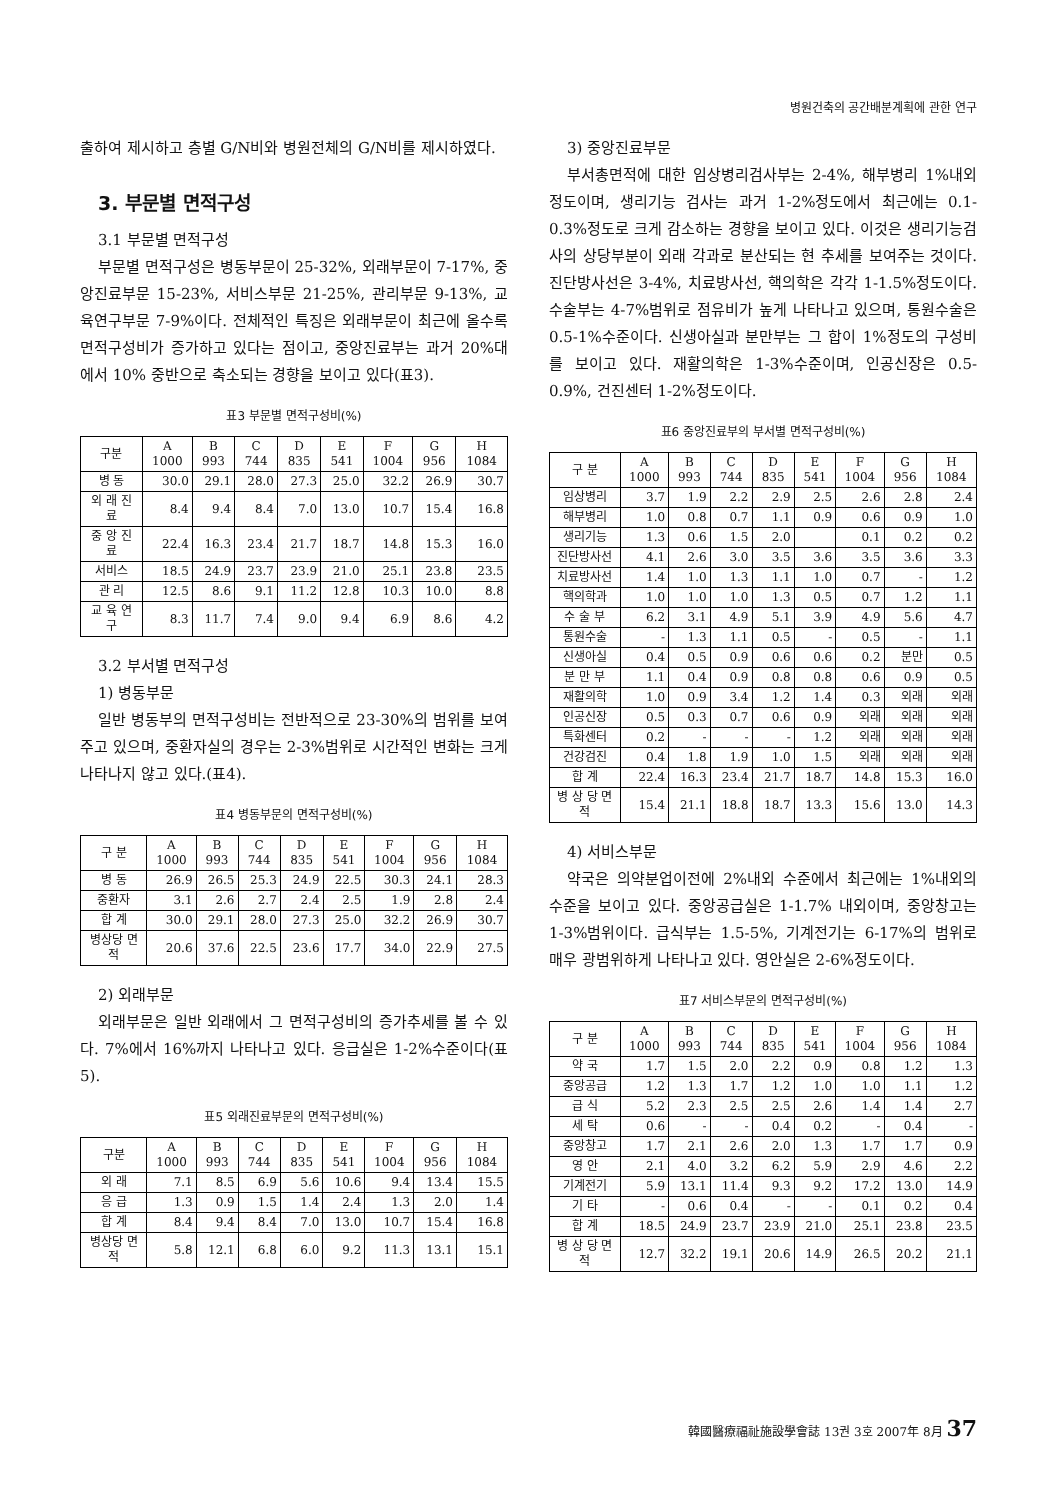병원건축의 공간배분계획에 관한 연구
출하여 제시하고 층별 G/N비와 병원전체의 G/N비를 제시하였다.
3. 부문별 면적구성
3.1 부문별 면적구성
부문별 면적구성은 병동부문이 25-32%, 외래부문이 7-17%, 중앙진료부문 15-23%, 서비스부문 21-25%, 관리부문 9-13%, 교육연구부문 7-9%이다. 전체적인 특징은 외래부문이 최근에 올수록 면적구성비가 증가하고 있다는 점이고, 중앙진료부는 과거 20%대에서 10% 중반으로 축소되는 경향을 보이고 있다(표3).
표3 부문별 면적구성비(%)
| 구분 | A 1000 | B 993 | C 744 | D 835 | E 541 | F 1004 | G 956 | H 1084 |
| --- | --- | --- | --- | --- | --- | --- | --- | --- |
| 병 동 | 30.0 | 29.1 | 28.0 | 27.3 | 25.0 | 32.2 | 26.9 | 30.7 |
| 외 래 진 료 | 8.4 | 9.4 | 8.4 | 7.0 | 13.0 | 10.7 | 15.4 | 16.8 |
| 중 앙 진 료 | 22.4 | 16.3 | 23.4 | 21.7 | 18.7 | 14.8 | 15.3 | 16.0 |
| 서비스 | 18.5 | 24.9 | 23.7 | 23.9 | 21.0 | 25.1 | 23.8 | 23.5 |
| 관 리 | 12.5 | 8.6 | 9.1 | 11.2 | 12.8 | 10.3 | 10.0 | 8.8 |
| 교 육 연 구 | 8.3 | 11.7 | 7.4 | 9.0 | 9.4 | 6.9 | 8.6 | 4.2 |
3.2 부서별 면적구성
1) 병동부문
일반 병동부의 면적구성비는 전반적으로 23-30%의 범위를 보여주고 있으며, 중환자실의 경우는 2-3%범위로 시간적인 변화는 크게 나타나지 않고 있다.(표4).
표4 병동부문의 면적구성비(%)
| 구 분 | A 1000 | B 993 | C 744 | D 835 | E 541 | F 1004 | G 956 | H 1084 |
| --- | --- | --- | --- | --- | --- | --- | --- | --- |
| 병 동 | 26.9 | 26.5 | 25.3 | 24.9 | 22.5 | 30.3 | 24.1 | 28.3 |
| 중환자 | 3.1 | 2.6 | 2.7 | 2.4 | 2.5 | 1.9 | 2.8 | 2.4 |
| 합 계 | 30.0 | 29.1 | 28.0 | 27.3 | 25.0 | 32.2 | 26.9 | 30.7 |
| 병상당 면 적 | 20.6 | 37.6 | 22.5 | 23.6 | 17.7 | 34.0 | 22.9 | 27.5 |
2) 외래부문
외래부문은 일반 외래에서 그 면적구성비의 증가추세를 볼 수 있다. 7%에서 16%까지 나타나고 있다. 응급실은 1-2%수준이다(표5).
표5 외래진료부문의 면적구성비(%)
| 구분 | A 1000 | B 993 | C 744 | D 835 | E 541 | F 1004 | G 956 | H 1084 |
| --- | --- | --- | --- | --- | --- | --- | --- | --- |
| 외 래 | 7.1 | 8.5 | 6.9 | 5.6 | 10.6 | 9.4 | 13.4 | 15.5 |
| 응 급 | 1.3 | 0.9 | 1.5 | 1.4 | 2.4 | 1.3 | 2.0 | 1.4 |
| 합 계 | 8.4 | 9.4 | 8.4 | 7.0 | 13.0 | 10.7 | 15.4 | 16.8 |
| 병상당 면 적 | 5.8 | 12.1 | 6.8 | 6.0 | 9.2 | 11.3 | 13.1 | 15.1 |
3) 중앙진료부문
부서총면적에 대한 임상병리검사부는 2-4%, 해부병리 1%내외 정도이며, 생리기능 검사는 과거 1-2%정도에서 최근에는 0.1-0.3%정도로 크게 감소하는 경향을 보이고 있다. 이것은 생리기능검사의 상당부분이 외래 각과로 분산되는 현 추세를 보여주는 것이다. 진단방사선은 3-4%, 치료방사선, 핵의학은 각각 1-1.5%정도이다. 수술부는 4-7%범위로 점유비가 높게 나타나고 있으며, 통원수술은 0.5-1%수준이다. 신생아실과 분만부는 그 합이 1%정도의 구성비를 보이고 있다. 재활의학은 1-3%수준이며, 인공신장은 0.5-0.9%, 건진센터 1-2%정도이다.
표6 중앙진료부의 부서별 면적구성비(%)
| 구 분 | A 1000 | B 993 | C 744 | D 835 | E 541 | F 1004 | G 956 | H 1084 |
| --- | --- | --- | --- | --- | --- | --- | --- | --- |
| 임상병리 | 3.7 | 1.9 | 2.2 | 2.9 | 2.5 | 2.6 | 2.8 | 2.4 |
| 해부병리 | 1.0 | 0.8 | 0.7 | 1.1 | 0.9 | 0.6 | 0.9 | 1.0 |
| 생리기능 | 1.3 | 0.6 | 1.5 | 2.0 | | 0.1 | 0.2 | 0.2 |
| 진단방사선 | 4.1 | 2.6 | 3.0 | 3.5 | 3.6 | 3.5 | 3.6 | 3.3 |
| 치료방사선 | 1.4 | 1.0 | 1.3 | 1.1 | 1.0 | 0.7 | - | 1.2 |
| 핵의학과 | 1.0 | 1.0 | 1.0 | 1.3 | 0.5 | 0.7 | 1.2 | 1.1 |
| 수 술 부 | 6.2 | 3.1 | 4.9 | 5.1 | 3.9 | 4.9 | 5.6 | 4.7 |
| 통원수술 | - | 1.3 | 1.1 | 0.5 | - | 0.5 | - | 1.1 |
| 신생아실 | 0.4 | 0.5 | 0.9 | 0.6 | 0.6 | 0.2 | 분만 | 0.5 |
| 분 만 부 | 1.1 | 0.4 | 0.9 | 0.8 | 0.8 | 0.6 | 0.9 | 0.5 |
| 재활의학 | 1.0 | 0.9 | 3.4 | 1.2 | 1.4 | 0.3 | 외래 | 외래 |
| 인공신장 | 0.5 | 0.3 | 0.7 | 0.6 | 0.9 | 외래 | 외래 | 외래 |
| 특화센터 | 0.2 | - | - | - | 1.2 | 외래 | 외래 | 외래 |
| 건강검진 | 0.4 | 1.8 | 1.9 | 1.0 | 1.5 | 외래 | 외래 | 외래 |
| 합 계 | 22.4 | 16.3 | 23.4 | 21.7 | 18.7 | 14.8 | 15.3 | 16.0 |
| 병 상 당 면 적 | 15.4 | 21.1 | 18.8 | 18.7 | 13.3 | 15.6 | 13.0 | 14.3 |
4) 서비스부문
약국은 의약분업이전에 2%내외 수준에서 최근에는 1%내외의 수준을 보이고 있다. 중앙공급실은 1-1.7% 내외이며, 중앙창고는 1-3%범위이다. 급식부는 1.5-5%, 기계전기는 6-17%의 범위로 매우 광범위하게 나타나고 있다. 영안실은 2-6%정도이다.
표7 서비스부문의 면적구성비(%)
| 구 분 | A 1000 | B 993 | C 744 | D 835 | E 541 | F 1004 | G 956 | H 1084 |
| --- | --- | --- | --- | --- | --- | --- | --- | --- |
| 약 국 | 1.7 | 1.5 | 2.0 | 2.2 | 0.9 | 0.8 | 1.2 | 1.3 |
| 중앙공급 | 1.2 | 1.3 | 1.7 | 1.2 | 1.0 | 1.0 | 1.1 | 1.2 |
| 급 식 | 5.2 | 2.3 | 2.5 | 2.5 | 2.6 | 1.4 | 1.4 | 2.7 |
| 세 탁 | 0.6 | - | - | 0.4 | 0.2 | - | 0.4 | - |
| 중앙창고 | 1.7 | 2.1 | 2.6 | 2.0 | 1.3 | 1.7 | 1.7 | 0.9 |
| 영 안 | 2.1 | 4.0 | 3.2 | 6.2 | 5.9 | 2.9 | 4.6 | 2.2 |
| 기계전기 | 5.9 | 13.1 | 11.4 | 9.3 | 9.2 | 17.2 | 13.0 | 14.9 |
| 기 타 | - | 0.6 | 0.4 | - | - | 0.1 | 0.2 | 0.4 |
| 합 계 | 18.5 | 24.9 | 23.7 | 23.9 | 21.0 | 25.1 | 23.8 | 23.5 |
| 병 상 당 면 적 | 12.7 | 32.2 | 19.1 | 20.6 | 14.9 | 26.5 | 20.2 | 21.1 |
韓國醫療福祉施設學會誌 13권 3호 2007年 8月 37